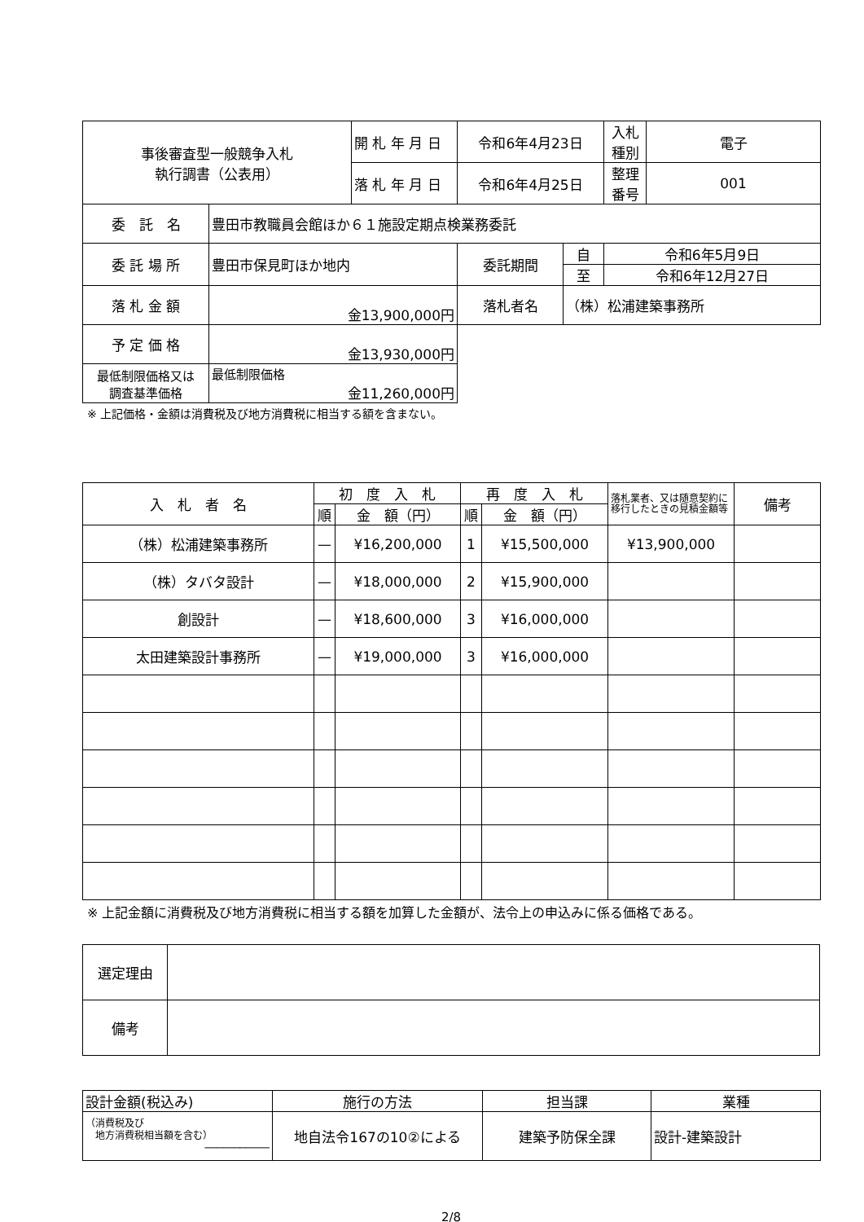| 事後審査型一般競争入札 執行調書（公表用） | | 開 札 年 月 日 | 令和6年4月23日 | | 入札種別 | 電子 |
| | | 落 札 年 月 日 | 令和6年4月25日 | | 整理番号 | 001 |
| 委 託 名 | 豊田市教職員会館ほか６１施設定期点検業務委託 | | | | | |
| 委 託 場 所 | 豊田市保見町ほか地内 | | 委託期間 | 自 | 令和6年5月9日 | |
| | | | | 至 | 令和6年12月27日 | |
| 落 札 金 額 | 金13,900,000円 | | 落札者名 | （株）松浦建築事務所 | | |
| 予 定 価 格 | 金13,930,000円 | | | | | |
| 最低制限価格又は 調査基準価格 | 最低制限価格 金11,260,000円 | | | | | |
※ 上記価格・金額は消費税及び地方消費税に相当する額を含まない。
| 入 札 者 名 | 初 度 入 札 | | 再 度 入 札 | | 落札業者、又は随意契約に移行したときの見積金額等 | 備考 |
| | 順 | 金 額（円） | 順 | 金 額（円） | | |
| （株）松浦建築事務所 | — | ¥16,200,000 | 1 | ¥15,500,000 | ¥13,900,000 | |
| （株）タバタ設計 | — | ¥18,000,000 | 2 | ¥15,900,000 | | |
| 創設計 | — | ¥18,600,000 | 3 | ¥16,000,000 | | |
| 太田建築設計事務所 | — | ¥19,000,000 | 3 | ¥16,000,000 | | |
※ 上記金額に消費税及び地方消費税に相当する額を加算した金額が、法令上の申込みに係る価格である。
| 選定理由 | |
| 備考 | |
| 設計金額(税込み) | 施行の方法 | 担当課 | 業種 |
| （消費税及び 地方消費税相当額を含む） ─────────── | 地自法令167の10②による | 建築予防保全課 | 設計-建築設計 |
2/8